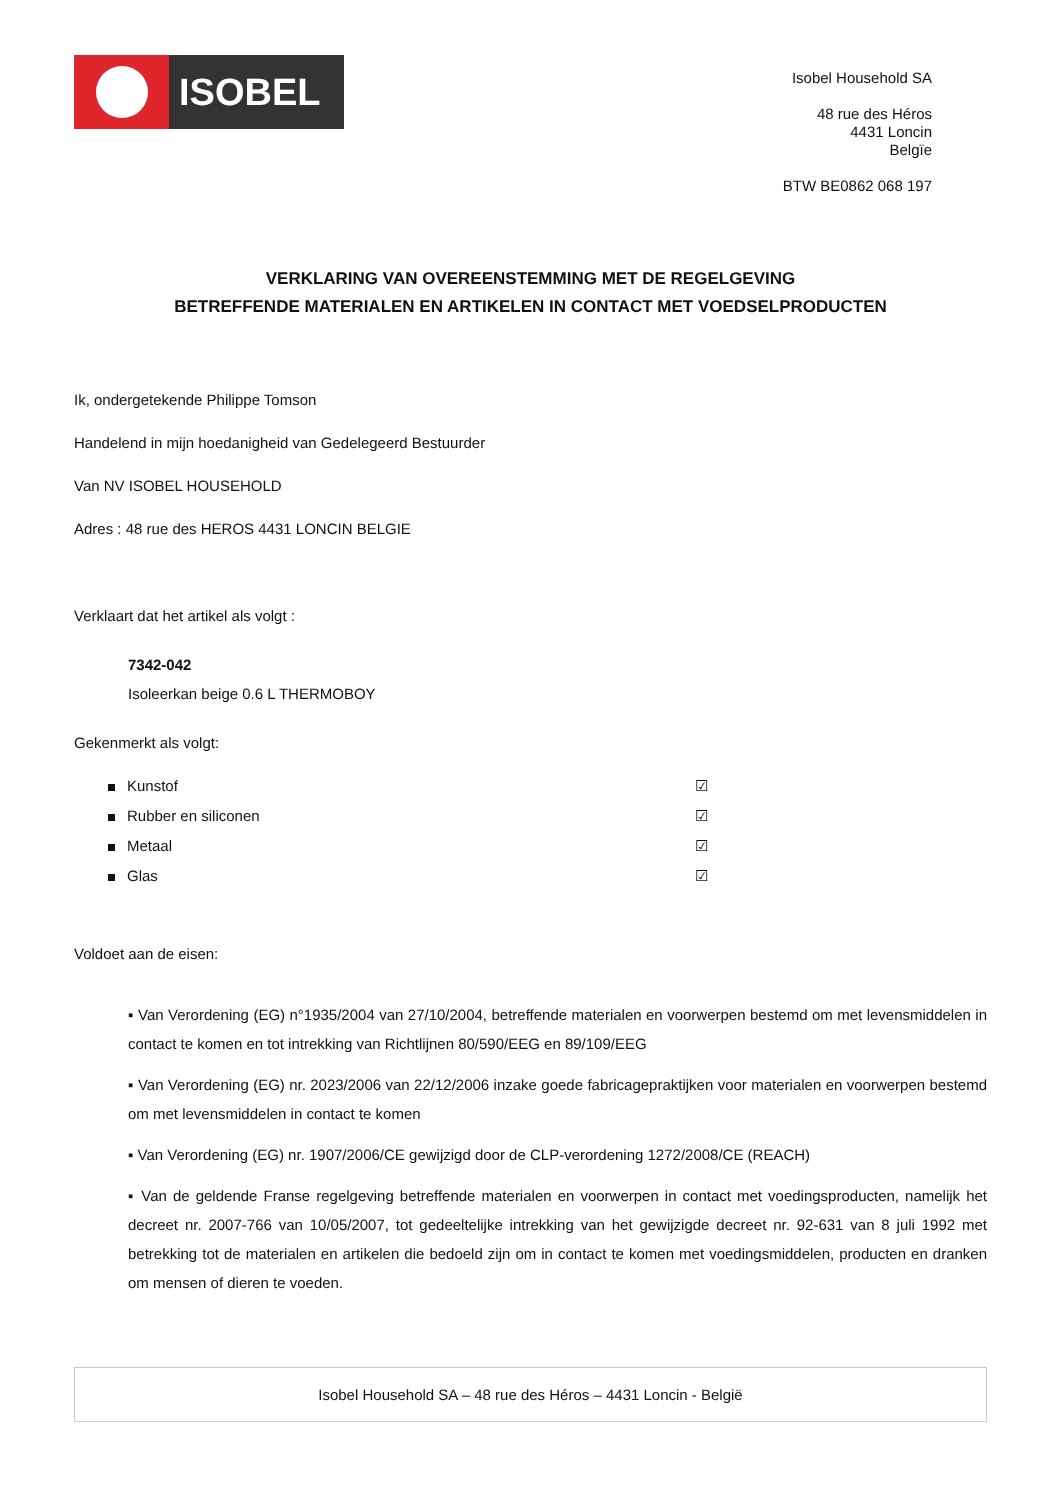ISOBEL
Isobel Household SA
48 rue des Héros
4431 Loncin
Belgïe
BTW BE0862 068 197
VERKLARING VAN OVEREENSTEMMING MET DE REGELGEVING
BETREFFENDE MATERIALEN EN ARTIKELEN IN CONTACT MET VOEDSELPRODUCTEN
Ik, ondergetekende Philippe Tomson
Handelend in mijn hoedanigheid van Gedelegeerd Bestuurder
Van NV ISOBEL HOUSEHOLD
Adres : 48 rue des HEROS 4431 LONCIN BELGIE
Verklaart dat het artikel als volgt :
7342-042
Isoleerkan beige 0.6 L THERMOBOY
Gekenmerkt als volgt:
Kunstof ☑
Rubber en siliconen ☑
Metaal ☑
Glas ☑
Voldoet aan de eisen:
▪ Van Verordening (EG) n°1935/2004 van 27/10/2004, betreffende materialen en voorwerpen bestemd om met levensmiddelen in contact te komen en tot intrekking van Richtlijnen 80/590/EEG en 89/109/EEG
▪ Van Verordening (EG) nr. 2023/2006 van 22/12/2006 inzake goede fabricagepraktijken voor materialen en voorwerpen bestemd om met levensmiddelen in contact te komen
▪ Van Verordening (EG) nr. 1907/2006/CE gewijzigd door de CLP-verordening 1272/2008/CE (REACH)
▪ Van de geldende Franse regelgeving betreffende materialen en voorwerpen in contact met voedingsproducten, namelijk het decreet nr. 2007-766 van 10/05/2007, tot gedeeltelijke intrekking van het gewijzigde decreet nr. 92-631 van 8 juli 1992 met betrekking tot de materialen en artikelen die bedoeld zijn om in contact te komen met voedingsmiddelen, producten en dranken om mensen of dieren te voeden.
Isobel Household SA – 48 rue des Héros – 4431 Loncin - België